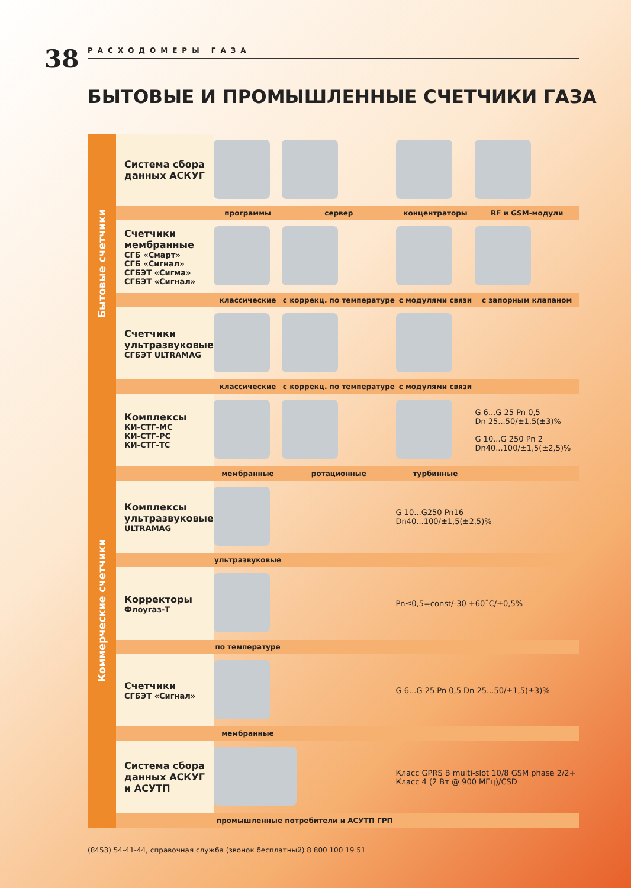38 РАСХОДОМЕРЫ ГАЗА
БЫТОВЫЕ И ПРОМЫШЛЕННЫЕ СЧЕТЧИКИ ГАЗА
Бытовые счетчики
Коммерческие счетчики
| Система сбора данных АСКУГ | | | | |
| | программы | сервер | концентраторы | RF и GSM-модули |
| Счетчики мембранные СГБ «Смарт» СГБ «Сигнал» СГБЭТ «Сигма» СГБЭТ «Сигнал» | | | | |
| | классические | с коррекц. по температуре | с модулями связи | с запорным клапаном |
| Счетчики ультразвуковые СГБЭТ ULTRAMAG | | | | |
| | классические | с коррекц. по температуре | с модулями связи | |
| Комплексы КИ-СТГ-МС КИ-СТГ-РС КИ-СТГ-ТС | | | | G 6...G 25 Pn 0,5 Dn 25...50/±1,5(±3)% G 10...G 250 Pn 2 Dn40...100/±1,5(±2,5)% |
| | мембранные | ротационные | турбинные | |
| Комплексы ультразвуковые ULTRAMAG | | | G 10...G250 Pn16 Dn40...100/±1,5(±2,5)% | |
| | ультразвуковые | | | |
| Корректоры Флоугаз-Т | | | Pn≤0,5=const/-30 +60˚C/±0,5% | |
| | по температуре | | | |
| Счетчики СГБЭТ «Сигнал» | | | G 6...G 25 Pn 0,5 Dn 25...50/±1,5(±3)% | |
| | мембранные | | | |
| Система сбора данных АСКУГ и АСУТП | | | Класс GPRS B multi-slot 10/8 GSM phase 2/2+ Класс 4 (2 Вт @ 900 МГц)/CSD | |
| | промышленные потребители и АСУТП ГРП | | | |
(8453) 54-41-44, справочная служба (звонок бесплатный) 8 800 100 19 51